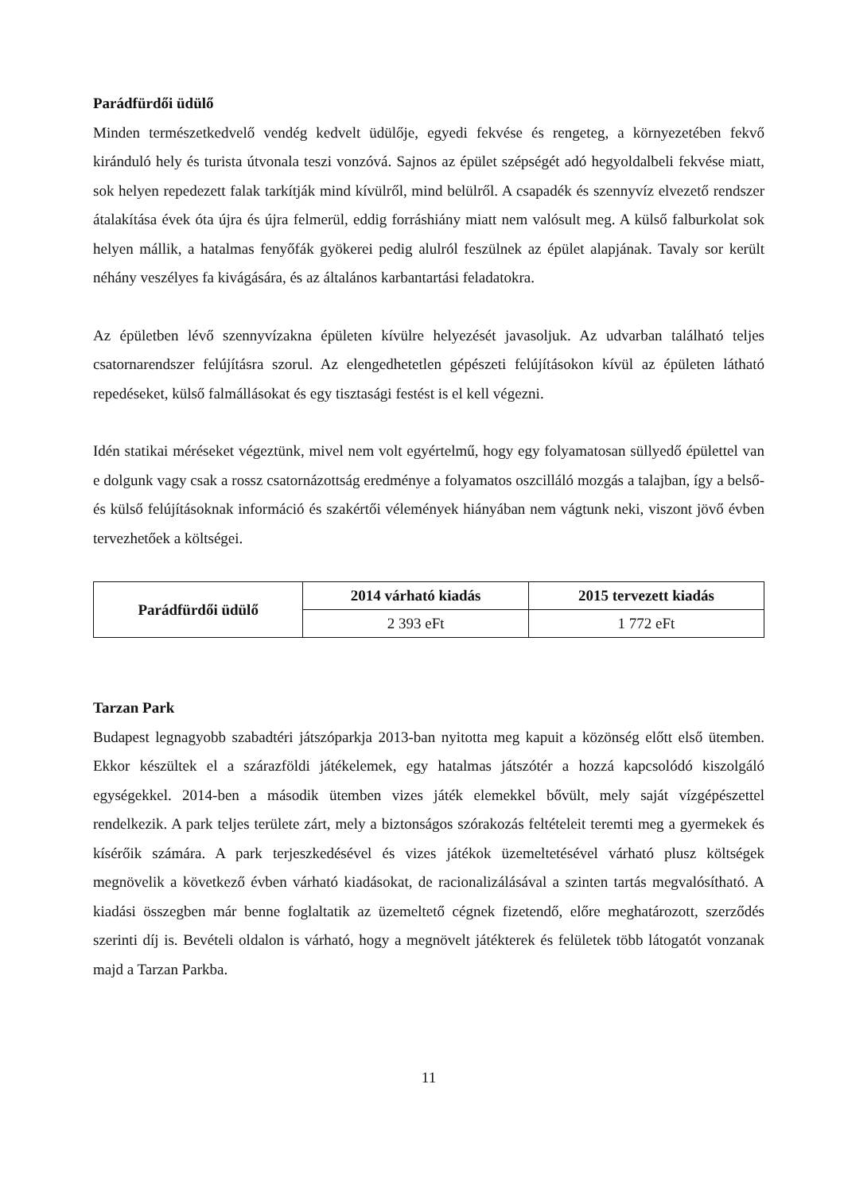Parádfürdői üdülő
Minden természetkedvelő vendég kedvelt üdülője, egyedi fekvése és rengeteg, a környezetében fekvő kiránduló hely és turista útvonala teszi vonzóvá. Sajnos az épület szépségét adó hegyoldalbeli fekvése miatt, sok helyen repedezett falak tarkítják mind kívülről, mind belülről. A csapadék és szennyvíz elvezető rendszer átalakítása évek óta újra és újra felmerül, eddig forráshiány miatt nem valósult meg. A külső falburkolat sok helyen mállik, a hatalmas fenyőfák gyökerei pedig alulról feszülnek az épület alapjának. Tavaly sor került néhány veszélyes fa kivágására, és az általános karbantartási feladatokra.
Az épületben lévő szennyvízakna épületen kívülre helyezését javasoljuk. Az udvarban található teljes csatornarendszer felújításra szorul. Az elengedhetetlen gépészeti felújításokon kívül az épületen látható repedéseket, külső falmállásokat és egy tisztasági festést is el kell végezni.
Idén statikai méréseket végeztünk, mivel nem volt egyértelmű, hogy egy folyamatosan süllyedő épülettel van e dolgunk vagy csak a rossz csatornázottság eredménye a folyamatos oszcilláló mozgás a talajban, így a belső- és külső felújításoknak információ és szakértői vélemények hiányában nem vágtunk neki, viszont jövő évben tervezhetőek a költségei.
| Parádfürdői üdülő | 2014 várható kiadás | 2015 tervezett kiadás |
| --- | --- | --- |
| | 2 393 eFt | 1 772 eFt |
Tarzan Park
Budapest legnagyobb szabadtéri játszóparkja 2013-ban nyitotta meg kapuit a közönség előtt első ütemben. Ekkor készültek el a szárazföldi játékelemek, egy hatalmas játszótér a hozzá kapcsolódó kiszolgáló egységekkel. 2014-ben a második ütemben vizes játék elemekkel bővült, mely saját vízgépészettel rendelkezik. A park teljes területe zárt, mely a biztonságos szórakozás feltételeit teremti meg a gyermekek és kísérőik számára. A park terjeszkedésével és vizes játékok üzemeltetésével várható plusz költségek megnövelik a következő évben várható kiadásokat, de racionalizálásával a szinten tartás megvalósítható. A kiadási összegben már benne foglaltatik az üzemeltető cégnek fizetendő, előre meghatározott, szerződés szerinti díj is. Bevételi oldalon is várható, hogy a megnövelt játékterek és felületek több látogatót vonzanak majd a Tarzan Parkba.
11